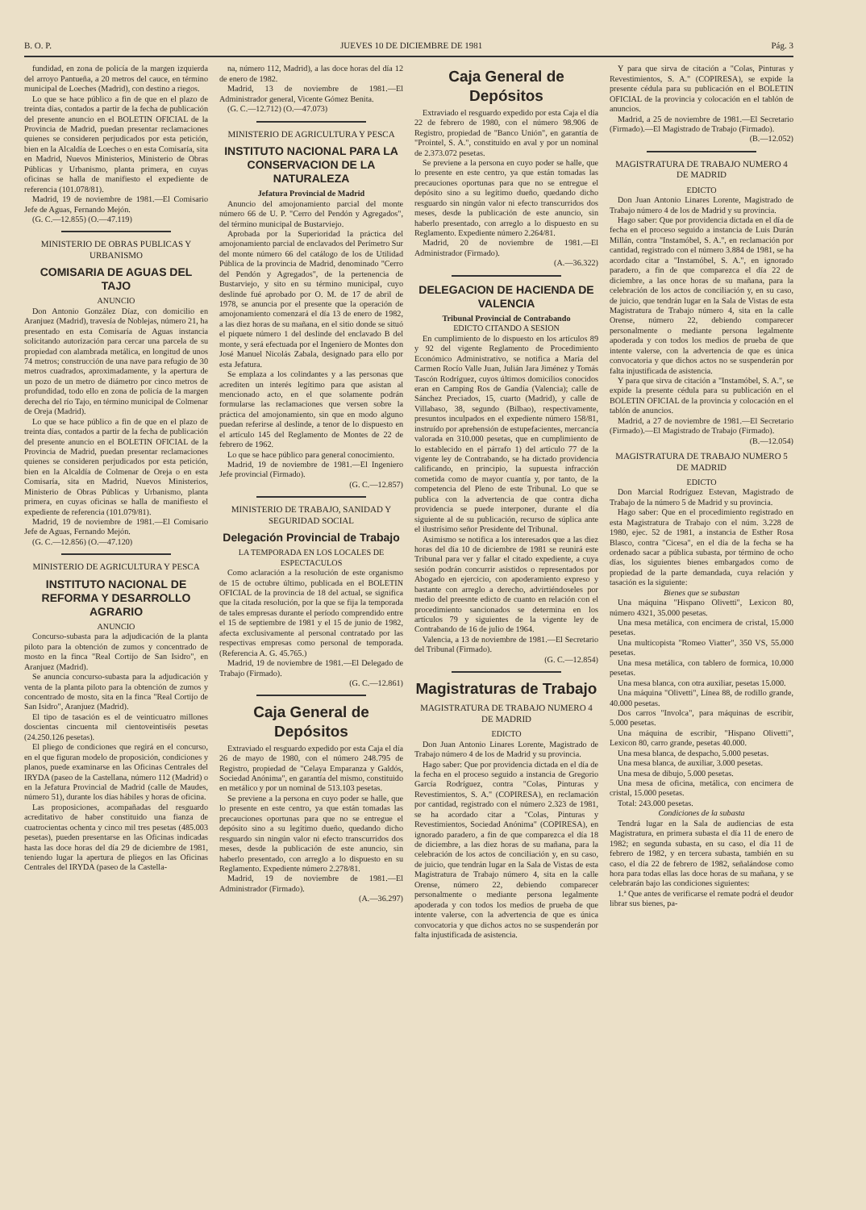B. O. P. JUEVES 10 DE DICIEMBRE DE 1981 Pág. 3
fundidad, en zona de policía de la margen izquierda del arroyo Pantueña, a 20 metros del cauce, en término municipal de Loeches (Madrid), con destino a riegos.
Lo que se hace público a fin de que en el plazo de treinta días, contados a partir de la fecha de publicación del presente anuncio en el BOLETIN OFICIAL de la Provincia de Madrid, puedan presentar reclamaciones quienes se consideren perjudicados por esta petición, bien en la Alcaldía de Loeches o en esta Comisaría, sita en Madrid, Nuevos Ministerios, Ministerio de Obras Públicas y Urbanismo, planta primera, en cuyas oficinas se halla de manifiesto el expediente de referencia (101.078/81).
Madrid, 19 de noviembre de 1981.—El Comisario Jefe de Aguas, Fernando Mejón.
(G. C.—12.855) (O.—47.119)
MINISTERIO DE OBRAS PUBLICAS Y URBANISMO
COMISARIA DE AGUAS DEL TAJO
ANUNCIO
Don Antonio González Díaz, con domicilio en Aranjuez (Madrid), travesía de Noblejas, número 21, ha presentado en esta Comisaría de Aguas instancia solicitando autorización para cercar una parcela de su propiedad con alambrada metálica, en longitud de unos 74 metros; construcción de una nave para refugio de 30 metros cuadrados, aproximadamente, y la apertura de un pozo de un metro de diámetro por cinco metros de profundidad, todo ello en zona de policía de la margen derecha del río Tajo, en término municipal de Colmenar de Oreja (Madrid).
Lo que se hace público a fin de que en el plazo de treinta días, contados a partir de la fecha de publicación del presente anuncio en el BOLETIN OFICIAL de la Provincia de Madrid, puedan presentar reclamaciones quienes se consideren perjudicados por esta petición, bien en la Alcaldía de Colmenar de Oreja o en esta Comisaría, sita en Madrid, Nuevos Ministerios, Ministerio de Obras Públicas y Urbanismo, planta primera, en cuyas oficinas se halla de manifiesto el expediente de referencia (101.079/81).
Madrid, 19 de noviembre de 1981.—El Comisario Jefe de Aguas, Fernando Mejón.
(G. C.—12.856) (O.—47.120)
MINISTERIO DE AGRICULTURA Y PESCA
INSTITUTO NACIONAL DE REFORMA Y DESARROLLO AGRARIO
ANUNCIO
Concurso-subasta para la adjudicación de la planta piloto para la obtención de zumos y concentrado de mosto en la finca "Real Cortijo de San Isidro", en Aranjuez (Madrid).
Se anuncia concurso-subasta para la adjudicación y venta de la planta piloto para la obtención de zumos y concentrado de mosto, sita en la finca "Real Cortijo de San Isidro", Aranjuez (Madrid).
El tipo de tasación es el de veinticuatro millones doscientas cincuenta mil cientoveintiséis pesetas (24.250.126 pesetas).
El pliego de condiciones que regirá en el concurso, en el que figuran modelo de proposición, condiciones y planos, puede examinarse en las Oficinas Centrales del IRYDA (paseo de la Castellana, número 112 (Madrid) o en la Jefatura Provincial de Madrid (calle de Maudes, número 51), durante los días hábiles y horas de oficina.
Las proposiciones, acompañadas del resguardo acreditativo de haber constituido una fianza de cuatrocientas ochenta y cinco mil tres pesetas (485.003 pesetas), pueden presentarse en las Oficinas indicadas hasta las doce horas del día 29 de diciembre de 1981, teniendo lugar la apertura de pliegos en las Oficinas Centrales del IRYDA (paseo de la Castella-
na, número 112, Madrid), a las doce horas del día 12 de enero de 1982.
Madrid, 13 de noviembre de 1981.—El Administrador general, Vicente Gómez Benita.
(G. C.—12.712) (O.—47.073)
MINISTERIO DE AGRICULTURA Y PESCA
INSTITUTO NACIONAL PARA LA CONSERVACION DE LA NATURALEZA
Jefatura Provincial de Madrid
Anuncio del amojonamiento parcial del monte número 66 de U. P. "Cerro del Pendón y Agregados", del término municipal de Bustarviejo.
Aprobada por la Superioridad la práctica del amojonamiento parcial de enclavados del Perímetro Sur del monte número 66 del catálogo de los de Utilidad Pública de la provincia de Madrid, denominado "Cerro del Pendón y Agregados", de la pertenencia de Bustarviejo, y sito en su término municipal, cuyo deslinde fué aprobado por O. M. de 17 de abril de 1978, se anuncia por el presente que la operación de amojonamiento comenzará el día 13 de enero de 1982, a las diez horas de su mañana, en el sitio donde se situó el piquete número 1 del deslinde del enclavado B del monte, y será efectuada por el Ingeniero de Montes don José Manuel Nicolás Zabala, designado para ello por esta Jefatura.
Se emplaza a los colindantes y a las personas que acrediten un interés legítimo para que asistan al mencionado acto, en el que solamente podrán formularse las reclamaciones que versen sobre la práctica del amojonamiento, sin que en modo alguno puedan referirse al deslinde, a tenor de lo dispuesto en el artículo 145 del Reglamento de Montes de 22 de febrero de 1962.
Lo que se hace público para general conocimiento.
Madrid, 19 de noviembre de 1981.—El Ingeniero Jefe provincial (Firmado).
(G. C.—12.857)
MINISTERIO DE TRABAJO, SANIDAD Y SEGURIDAD SOCIAL
Delegación Provincial de Trabajo
LA TEMPORADA EN LOS LOCALES DE ESPECTACULOS
Como aclaración a la resolución de este organismo de 15 de octubre último, publicada en el BOLETIN OFICIAL de la provincia de 18 del actual, se significa que la citada resolución, por la que se fija la temporada de tales empresas durante el período comprendido entre el 15 de septiembre de 1981 y el 15 de junio de 1982, afecta exclusivamente al personal contratado por las respectivas empresas como personal de temporada. (Referencia A. G. 45.765.)
Madrid, 19 de noviembre de 1981.—El Delegado de Trabajo (Firmado).
(G. C.—12.861)
Caja General de Depósitos
Extraviado el resguardo expedido por esta Caja el día 26 de mayo de 1980, con el número 248.795 de Registro, propiedad de "Celaya Emparanza y Galdós, Sociedad Anónima", en garantía del mismo, constituido en metálico y por un nominal de 513.103 pesetas.
Se previene a la persona en cuyo poder se halle, que lo presente en este centro, ya que están tomadas las precauciones oportunas para que no se entregue el depósito sino a su legítimo dueño, quedando dicho resguardo sin ningún valor ni efecto transcurridos dos meses, desde la publicación de este anuncio, sin haberlo presentado, con arreglo a lo dispuesto en su Reglamento. Expediente número 2.278/81.
Madrid, 19 de noviembre de 1981.—El Administrador (Firmado).
(A.—36.297)
Caja General de Depósitos
Extraviado el resguardo expedido por esta Caja el día 22 de febrero de 1980, con el número 98.906 de Registro, propiedad de "Banco Unión", en garantía de "Prointel, S. A.", constituido en aval y por un nominal de 2.373.072 pesetas.
Se previene a la persona en cuyo poder se halle, que lo presente en este centro, ya que están tomadas las precauciones oportunas para que no se entregue el depósito sino a su legítimo dueño, quedando dicho resguardo sin ningún valor ni efecto transcurridos dos meses, desde la publicación de este anuncio, sin haberlo presentado, con arreglo a lo dispuesto en su Reglamento. Expediente número 2.264/81.
Madrid, 20 de noviembre de 1981.—El Administrador (Firmado).
(A.—36.322)
DELEGACION DE HACIENDA DE VALENCIA
Tribunal Provincial de Contrabando
EDICTO CITANDO A SESION
En cumplimiento de lo dispuesto en los artículos 89 y 92 del vigente Reglamento de Procedimiento Económico Administrativo, se notifica a María del Carmen Rocío Valle Juan, Julián Jara Jiménez y Tomás Tascón Rodríguez, cuyos últimos domicilios conocidos eran en Camping Ros de Gandía (Valencia); calle de Sánchez Preciados, 15, cuarto (Madrid), y calle de Villabaso, 38, segundo (Bilbao), respectivamente, presuntos inculpados en el expediente número 158/81, instruído por aprehensión de estupefacientes, mercancía valorada en 310.000 pesetas, que en cumplimiento de lo establecido en el párrafo 1) del artículo 77 de la vigente ley de Contrabando, se ha dictado providencia calificando, en principio, la supuesta infracción cometida como de mayor cuantía y, por tanto, de la competencia del Pleno de este Tribunal. Lo que se publica con la advertencia de que contra dicha providencia se puede interponer, durante el día siguiente al de su publicación, recurso de súplica ante el ilustrísimo señor Presidente del Tribunal.
Asimismo se notifica a los interesados que a las diez horas del día 10 de diciembre de 1981 se reunirá este Tribunal para ver y fallar el citado expediente, a cuya sesión podrán concurrir asistidos o representados por Abogado en ejercicio, con apoderamiento expreso y bastante con arreglo a derecho, advirtiéndoseles por medio del preesnte edicto de cuanto en relación con el procedimiento sancionados se determina en los artículos 79 y siguientes de la vigente ley de Contrabando de 16 de julio de 1964.
Valencia, a 13 de noviembre de 1981.—El Secretario del Tribunal (Firmado).
(G. C.—12.854)
Magistraturas de Trabajo
MAGISTRATURA DE TRABAJO NUMERO 4 DE MADRID
EDICTO
Don Juan Antonio Linares Lorente, Magistrado de Trabajo número 4 de los de Madrid y su provincia.
Hago saber: Que por providencia dictada en el día de la fecha en el proceso seguido a instancia de Gregorio García Rodríguez, contra "Colas, Pinturas y Revestimientos, S. A." (COPIRESA), en reclamación por cantidad, registrado con el número 2.323 de 1981, se ha acordado citar a "Colas, Pinturas y Revestimientos, Sociedad Anónima" (COPIRESA), en ignorado paradero, a fin de que comparezca el día 18 de diciembre, a las diez horas de su mañana, para la celebración de los actos de conciliación y, en su caso, de juicio, que tendrán lugar en la Sala de Vistas de esta Magistratura de Trabajo número 4, sita en la calle Orense, número 22, debiendo comparecer personalmente o mediante persona legalmente apoderada y con todos los medios de prueba de que intente valerse, con la advertencia de que es única convocatoria y que dichos actos no se suspenderán por falta injustificada de asistencia.
Y para que sirva de citación a "Colas, Pinturas y Revestimientos, S. A." (COPIRESA), se expide la presente cédula para su publicación en el BOLETIN OFICIAL de la provincia y colocación en el tablón de anuncios.
Madrid, a 25 de noviembre de 1981.—El Secretario (Firmado).—El Magistrado de Trabajo (Firmado).
(B.—12.052)
MAGISTRATURA DE TRABAJO NUMERO 4 DE MADRID
EDICTO
Don Juan Antonio Linares Lorente, Magistrado de Trabajo número 4 de los de Madrid y su provincia.
Hago saber: Que por providencia dictada en el día de fecha en el proceso seguido a instancia de Luis Durán Millán, contra "Instamóbel, S. A.", en reclamación por cantidad, registrado con el número 3.884 de 1981, se ha acordado citar a "Instamóbel, S. A.", en ignorado paradero, a fin de que comparezca el día 22 de diciembre, a las once horas de su mañana, para la celebración de los actos de conciliación y, en su caso, de juicio, que tendrán lugar en la Sala de Vistas de esta Magistratura de Trabajo número 4, sita en la calle Orense, número 22, debiendo comparecer personalmente o mediante persona legalmente apoderada y con todos los medios de prueba de que intente valerse, con la advertencia de que es única convocatoria y que dichos actos no se suspenderán por falta injustificada de asistencia.
Y para que sirva de citación a "Instamóbel, S. A.", se expide la presente cédula para su publicación en el BOLETIN OFICIAL de la provincia y colocación en el tablón de anuncios.
Madrid, a 27 de noviembre de 1981.—El Secretario (Firmado).—El Magistrado de Trabajo (Firmado).
(B.—12.054)
MAGISTRATURA DE TRABAJO NUMERO 5 DE MADRID
EDICTO
Don Marcial Rodríguez Estevan, Magistrado de Trabajo de la número 5 de Madrid y su provincia.
Hago saber: Que en el procedimiento registrado en esta Magistratura de Trabajo con el núm. 3.228 de 1980, ejec. 52 de 1981, a instancia de Esther Rosa Blasco, contra "Cicesa", en el día de la fecha se ha ordenado sacar a pública subasta, por término de ocho días, los siguientes bienes embargados como de propiedad de la parte demandada, cuya relación y tasación es la siguiente:
Bienes que se subastan
Una máquina "Hispano Olivetti", Lexicon 80, número 4321, 35.000 pesetas.
Una mesa metálica, con encimera de cristal, 15.000 pesetas.
Una multicopista "Romeo Viatter", 350 VS, 55.000 pesetas.
Una mesa metálica, con tablero de formica, 10.000 pesetas.
Una mesa blanca, con otra auxiliar, pesetas 15.000.
Una máquina "Olivetti", Línea 88, de rodillo grande, 40.000 pesetas.
Dos carros "Involca", para máquinas de escribir, 5.000 pesetas.
Una máquina de escribir, "Hispano Olivetti", Lexicon 80, carro grande, pesetas 40.000.
Una mesa blanca, de despacho, 5.000 pesetas.
Una mesa blanca, de auxiliar, 3.000 pesetas.
Una mesa de dibujo, 5.000 pesetas.
Una mesa de oficina, metálica, con encimera de cristal, 15.000 pesetas.
Total: 243.000 pesetas.
Condiciones de la subasta
Tendrá lugar en la Sala de audiencias de esta Magistratura, en primera subasta el día 11 de enero de 1982; en segunda subasta, en su caso, el día 11 de febrero de 1982, y en tercera subasta, también en su caso, el día 22 de febrero de 1982, señalándose como hora para todas ellas las doce horas de su mañana, y se celebrarán bajo las condiciones siguientes:
1.ª Que antes de verificarse el remate podrá el deudor librar sus bienes, pa-